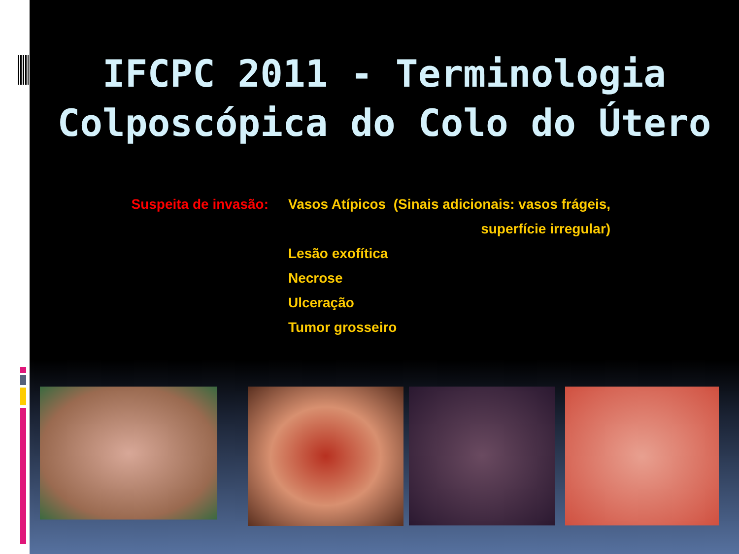IFCPC 2011 - Terminologia
Colposcópica do Colo do Útero
Suspeita de invasão: Vasos Atípicos (Sinais adicionais: vasos frágeis,
superfície irregular)
Lesão exofítica
Necrose
Ulceração
Tumor grosseiro